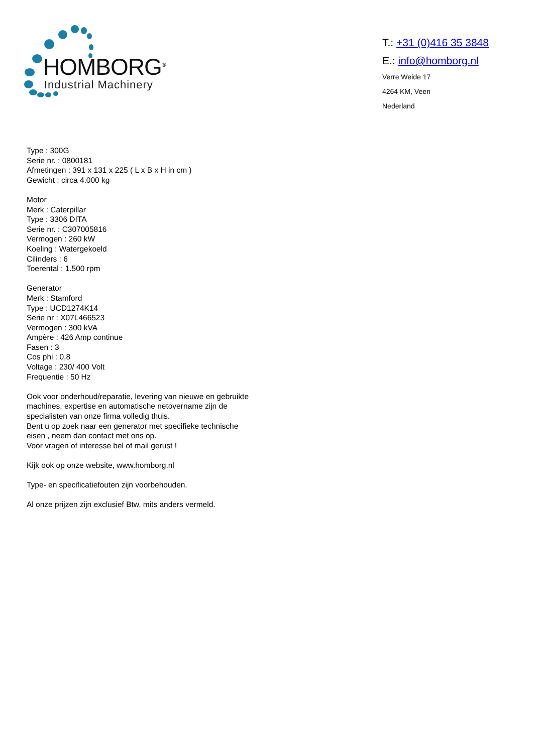HOMBORG<sup>®</sup>
Industrial Machinery
T.: +31 (0)416 35 3848
E.: info@homborg.nl
Verre Weide 17
4264 KM, Veen
Nederland
Type : 300G
Serie nr. : 0800181
Afmetingen : 391 x 131 x 225 ( L x B x H in cm )
Gewicht : circa 4.000 kg
Motor
Merk : Caterpillar
Type : 3306 DITA
Serie nr. : C307005816
Vermogen : 260 kW
Koeling : Watergekoeld
Cilinders : 6
Toerental : 1.500 rpm
Generator
Merk : Stamford
Type : UCD1274K14
Serie nr : X07L466523
Vermogen : 300 kVA
Ampère : 426 Amp continue
Fasen : 3
Cos phi : 0,8
Voltage : 230/ 400 Volt
Frequentie : 50 Hz
Ook voor onderhoud/reparatie, levering van nieuwe en gebruikte machines, expertise en automatische netovername zijn de specialisten van onze firma volledig thuis.
Bent u op zoek naar een generator met specifieke technische eisen , neem dan contact met ons op.
Voor vragen of interesse bel of mail gerust !
Kijk ook op onze website, www.homborg.nl
Type- en specificatiefouten zijn voorbehouden.
Al onze prijzen zijn exclusief Btw, mits anders vermeld.